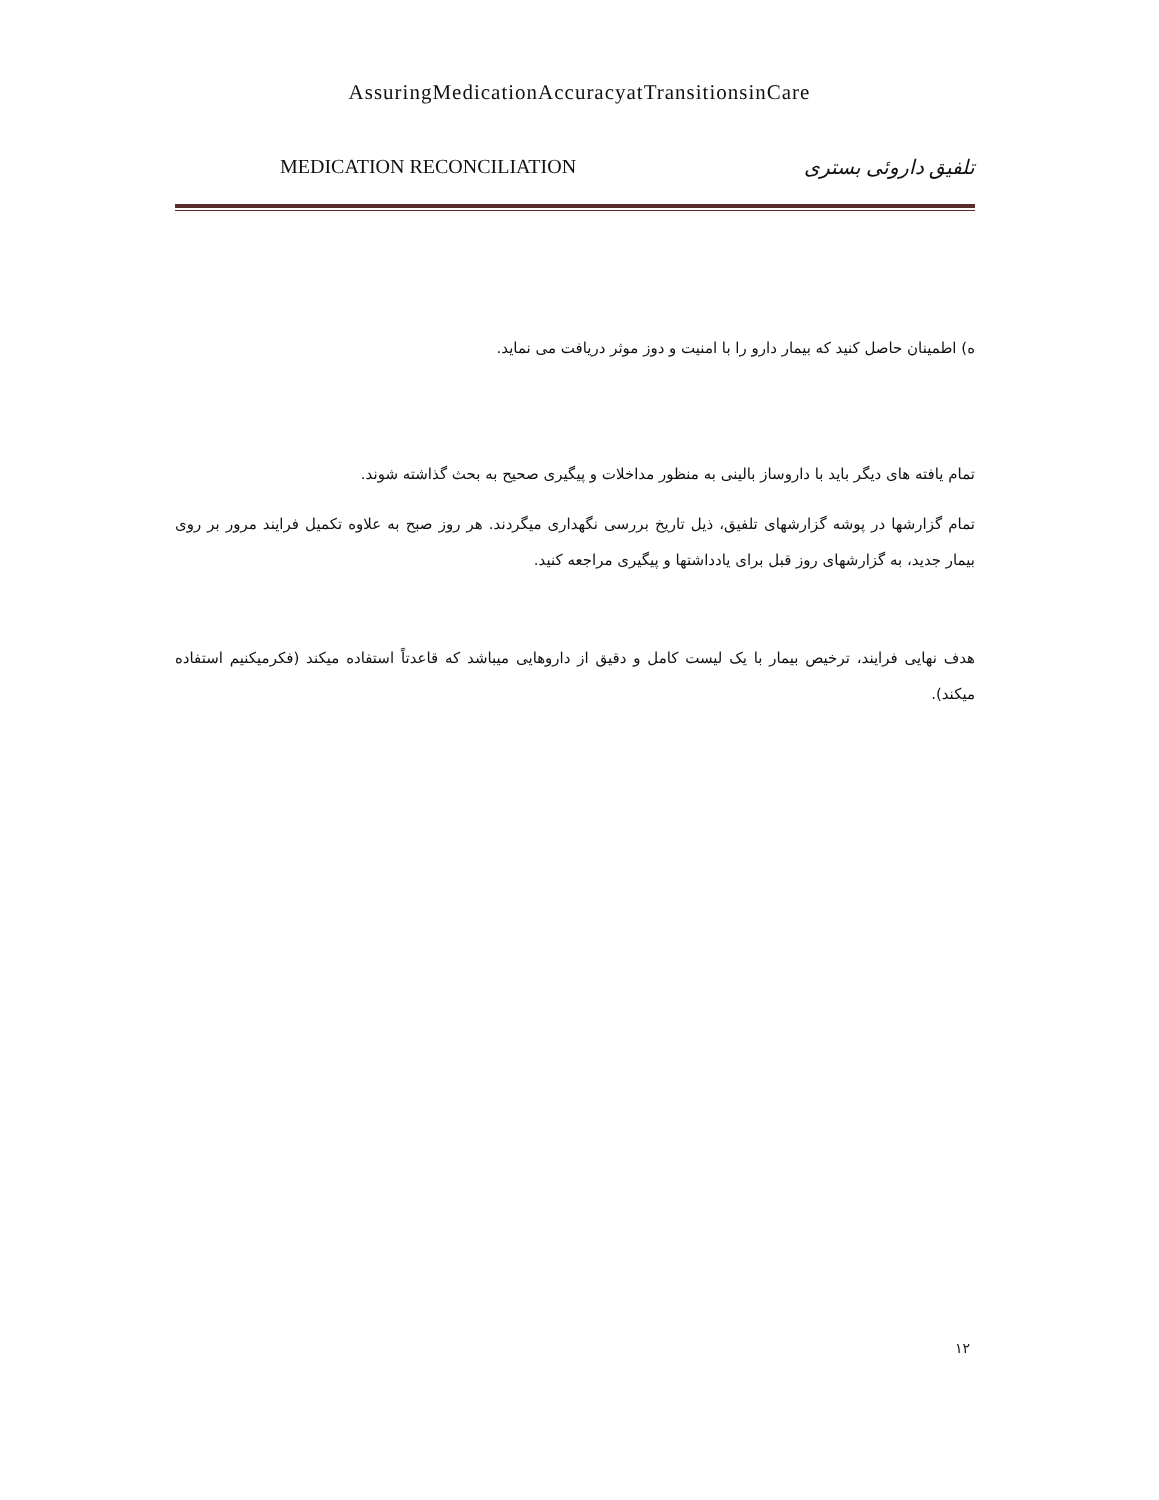AssuringMedicationAccuracyatTransitionsinCare
MEDICATION RECONCILIATION تلفیق داروئی بستری
ه) اطمینان حاصل کنید که بیمار دارو را با امنیت و دوز موثر دریافت می نماید.
تمام یافته های دیگر باید با داروساز بالینی به منظور مداخلات و پیگیری صحیح به بحث گذاشته شوند.
تمام گزارشها در پوشه گزارشهای تلفیق، ذیل تاریخ بررسی نگهداری میگردند. هر روز صبح به علاوه تکمیل فرایند مرور بر روی بیمار جدید، به گزارشهای روز قبل برای یادداشتها و پیگیری مراجعه کنید.
هدف نهایی فرایند، ترخیص بیمار با یک لیست کامل و دقیق از داروهایی میباشد که قاعدتاً استفاده میکند (فکرمیکنیم استفاده میکند).
۱۲